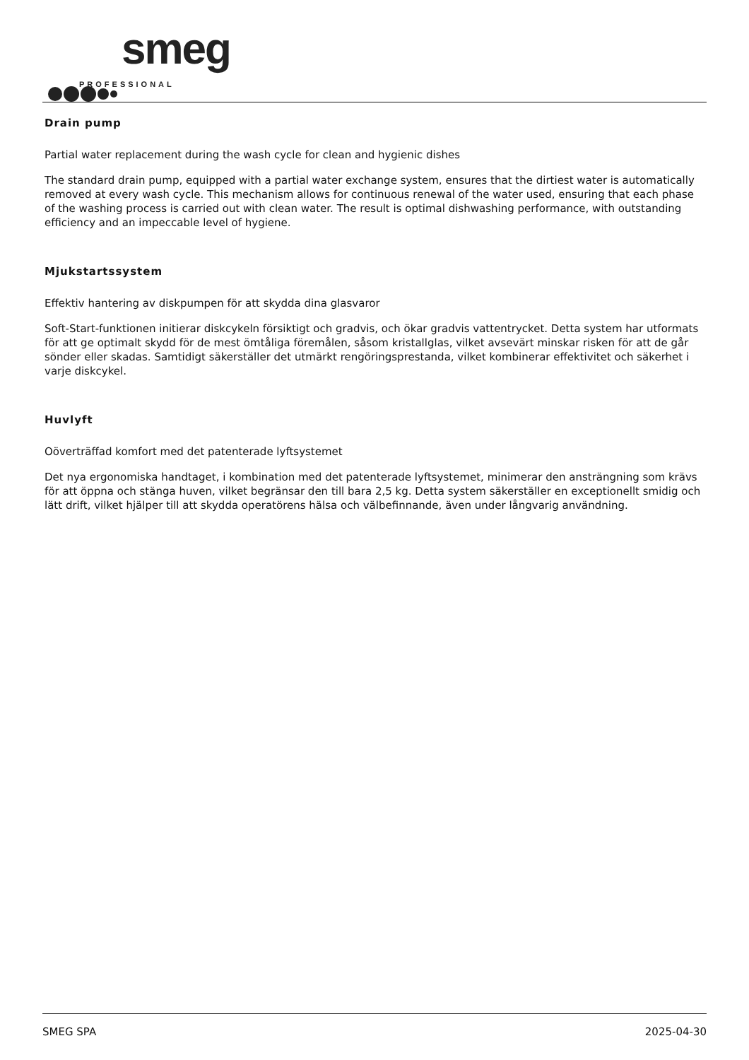smeg
PROFESSIONAL
Drain pump
Partial water replacement during the wash cycle for clean and hygienic dishes
The standard drain pump, equipped with a partial water exchange system, ensures that the dirtiest water is automatically removed at every wash cycle. This mechanism allows for continuous renewal of the water used, ensuring that each phase of the washing process is carried out with clean water. The result is optimal dishwashing performance, with outstanding efficiency and an impeccable level of hygiene.
Mjukstartssystem
Effektiv hantering av diskpumpen för att skydda dina glasvaror
Soft-Start-funktionen initierar diskcykeln försiktigt och gradvis, och ökar gradvis vattentrycket. Detta system har utformats för att ge optimalt skydd för de mest ömtåliga föremålen, såsom kristallglas, vilket avsevärt minskar risken för att de går sönder eller skadas. Samtidigt säkerställer det utmärkt rengöringsprestanda, vilket kombinerar effektivitet och säkerhet i varje diskcykel.
Huvlyft
Oöverträffad komfort med det patenterade lyftsystemet
Det nya ergonomiska handtaget, i kombination med det patenterade lyftsystemet, minimerar den ansträngning som krävs för att öppna och stänga huven, vilket begränsar den till bara 2,5 kg. Detta system säkerställer en exceptionellt smidig och lätt drift, vilket hjälper till att skydda operatörens hälsa och välbefinnande, även under långvarig användning.
SMEG SPA 2025-04-30